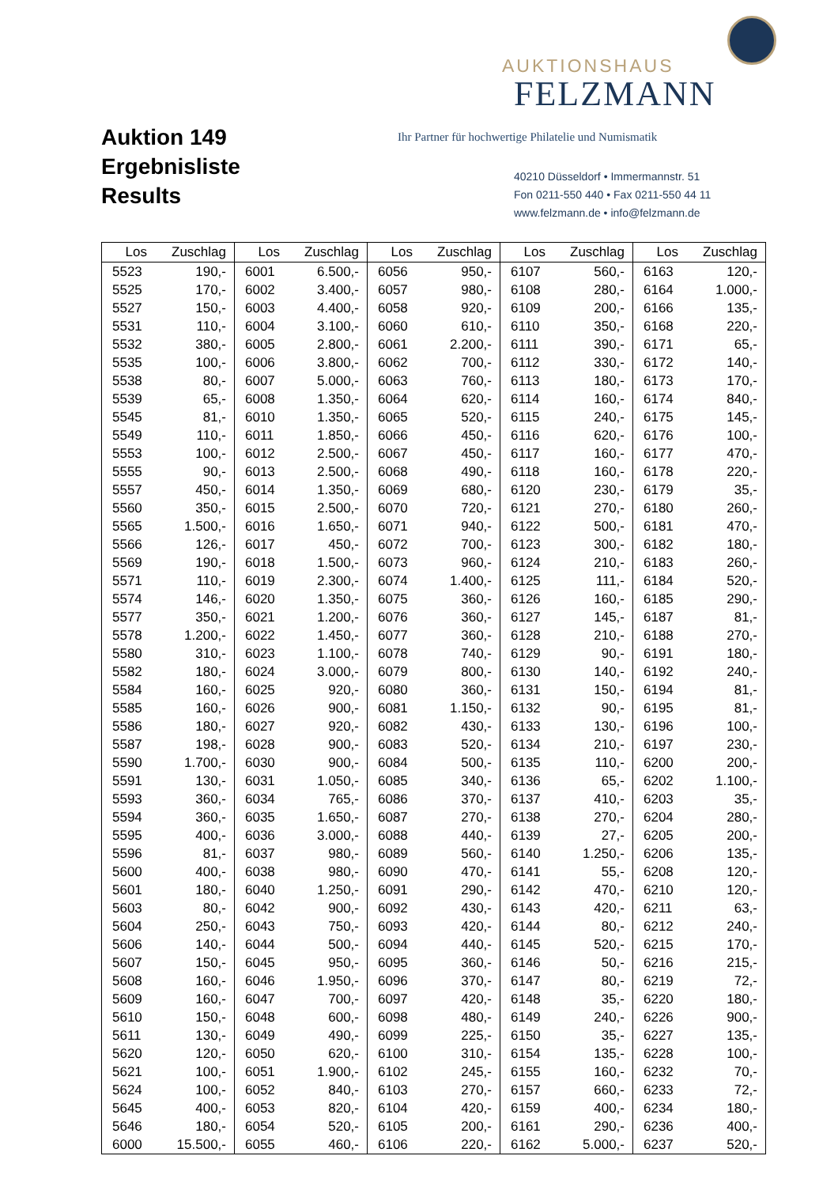Auktion 149
Ergebnisliste
Results
AUKTIONSHAUS
FELZMANN
Ihr Partner für hochwertige Philatelie und Numismatik
40210 Düsseldorf • Immermannstr. 51
Fon 0211-550 440 • Fax 0211-550 44 11
www.felzmann.de • info@felzmann.de
| Los | Zuschlag | Los | Zuschlag | Los | Zuschlag | Los | Zuschlag | Los | Zuschlag |
| --- | --- | --- | --- | --- | --- | --- | --- | --- | --- |
| 5523 | 190,- | 6001 | 6.500,- | 6056 | 950,- | 6107 | 560,- | 6163 | 120,- |
| 5525 | 170,- | 6002 | 3.400,- | 6057 | 980,- | 6108 | 280,- | 6164 | 1.000,- |
| 5527 | 150,- | 6003 | 4.400,- | 6058 | 920,- | 6109 | 200,- | 6166 | 135,- |
| 5531 | 110,- | 6004 | 3.100,- | 6060 | 610,- | 6110 | 350,- | 6168 | 220,- |
| 5532 | 380,- | 6005 | 2.800,- | 6061 | 2.200,- | 6111 | 390,- | 6171 | 65,- |
| 5535 | 100,- | 6006 | 3.800,- | 6062 | 700,- | 6112 | 330,- | 6172 | 140,- |
| 5538 | 80,- | 6007 | 5.000,- | 6063 | 760,- | 6113 | 180,- | 6173 | 170,- |
| 5539 | 65,- | 6008 | 1.350,- | 6064 | 620,- | 6114 | 160,- | 6174 | 840,- |
| 5545 | 81,- | 6010 | 1.350,- | 6065 | 520,- | 6115 | 240,- | 6175 | 145,- |
| 5549 | 110,- | 6011 | 1.850,- | 6066 | 450,- | 6116 | 620,- | 6176 | 100,- |
| 5553 | 100,- | 6012 | 2.500,- | 6067 | 450,- | 6117 | 160,- | 6177 | 470,- |
| 5555 | 90,- | 6013 | 2.500,- | 6068 | 490,- | 6118 | 160,- | 6178 | 220,- |
| 5557 | 450,- | 6014 | 1.350,- | 6069 | 680,- | 6120 | 230,- | 6179 | 35,- |
| 5560 | 350,- | 6015 | 2.500,- | 6070 | 720,- | 6121 | 270,- | 6180 | 260,- |
| 5565 | 1.500,- | 6016 | 1.650,- | 6071 | 940,- | 6122 | 500,- | 6181 | 470,- |
| 5566 | 126,- | 6017 | 450,- | 6072 | 700,- | 6123 | 300,- | 6182 | 180,- |
| 5569 | 190,- | 6018 | 1.500,- | 6073 | 960,- | 6124 | 210,- | 6183 | 260,- |
| 5571 | 110,- | 6019 | 2.300,- | 6074 | 1.400,- | 6125 | 111,- | 6184 | 520,- |
| 5574 | 146,- | 6020 | 1.350,- | 6075 | 360,- | 6126 | 160,- | 6185 | 290,- |
| 5577 | 350,- | 6021 | 1.200,- | 6076 | 360,- | 6127 | 145,- | 6187 | 81,- |
| 5578 | 1.200,- | 6022 | 1.450,- | 6077 | 360,- | 6128 | 210,- | 6188 | 270,- |
| 5580 | 310,- | 6023 | 1.100,- | 6078 | 740,- | 6129 | 90,- | 6191 | 180,- |
| 5582 | 180,- | 6024 | 3.000,- | 6079 | 800,- | 6130 | 140,- | 6192 | 240,- |
| 5584 | 160,- | 6025 | 920,- | 6080 | 360,- | 6131 | 150,- | 6194 | 81,- |
| 5585 | 160,- | 6026 | 900,- | 6081 | 1.150,- | 6132 | 90,- | 6195 | 81,- |
| 5586 | 180,- | 6027 | 920,- | 6082 | 430,- | 6133 | 130,- | 6196 | 100,- |
| 5587 | 198,- | 6028 | 900,- | 6083 | 520,- | 6134 | 210,- | 6197 | 230,- |
| 5590 | 1.700,- | 6030 | 900,- | 6084 | 500,- | 6135 | 110,- | 6200 | 200,- |
| 5591 | 130,- | 6031 | 1.050,- | 6085 | 340,- | 6136 | 65,- | 6202 | 1.100,- |
| 5593 | 360,- | 6034 | 765,- | 6086 | 370,- | 6137 | 410,- | 6203 | 35,- |
| 5594 | 360,- | 6035 | 1.650,- | 6087 | 270,- | 6138 | 270,- | 6204 | 280,- |
| 5595 | 400,- | 6036 | 3.000,- | 6088 | 440,- | 6139 | 27,- | 6205 | 200,- |
| 5596 | 81,- | 6037 | 980,- | 6089 | 560,- | 6140 | 1.250,- | 6206 | 135,- |
| 5600 | 400,- | 6038 | 980,- | 6090 | 470,- | 6141 | 55,- | 6208 | 120,- |
| 5601 | 180,- | 6040 | 1.250,- | 6091 | 290,- | 6142 | 470,- | 6210 | 120,- |
| 5603 | 80,- | 6042 | 900,- | 6092 | 430,- | 6143 | 420,- | 6211 | 63,- |
| 5604 | 250,- | 6043 | 750,- | 6093 | 420,- | 6144 | 80,- | 6212 | 240,- |
| 5606 | 140,- | 6044 | 500,- | 6094 | 440,- | 6145 | 520,- | 6215 | 170,- |
| 5607 | 150,- | 6045 | 950,- | 6095 | 360,- | 6146 | 50,- | 6216 | 215,- |
| 5608 | 160,- | 6046 | 1.950,- | 6096 | 370,- | 6147 | 80,- | 6219 | 72,- |
| 5609 | 160,- | 6047 | 700,- | 6097 | 420,- | 6148 | 35,- | 6220 | 180,- |
| 5610 | 150,- | 6048 | 600,- | 6098 | 480,- | 6149 | 240,- | 6226 | 900,- |
| 5611 | 130,- | 6049 | 490,- | 6099 | 225,- | 6150 | 35,- | 6227 | 135,- |
| 5620 | 120,- | 6050 | 620,- | 6100 | 310,- | 6154 | 135,- | 6228 | 100,- |
| 5621 | 100,- | 6051 | 1.900,- | 6102 | 245,- | 6155 | 160,- | 6232 | 70,- |
| 5624 | 100,- | 6052 | 840,- | 6103 | 270,- | 6157 | 660,- | 6233 | 72,- |
| 5645 | 400,- | 6053 | 820,- | 6104 | 420,- | 6159 | 400,- | 6234 | 180,- |
| 5646 | 180,- | 6054 | 520,- | 6105 | 200,- | 6161 | 290,- | 6236 | 400,- |
| 6000 | 15.500,- | 6055 | 460,- | 6106 | 220,- | 6162 | 5.000,- | 6237 | 520,- |